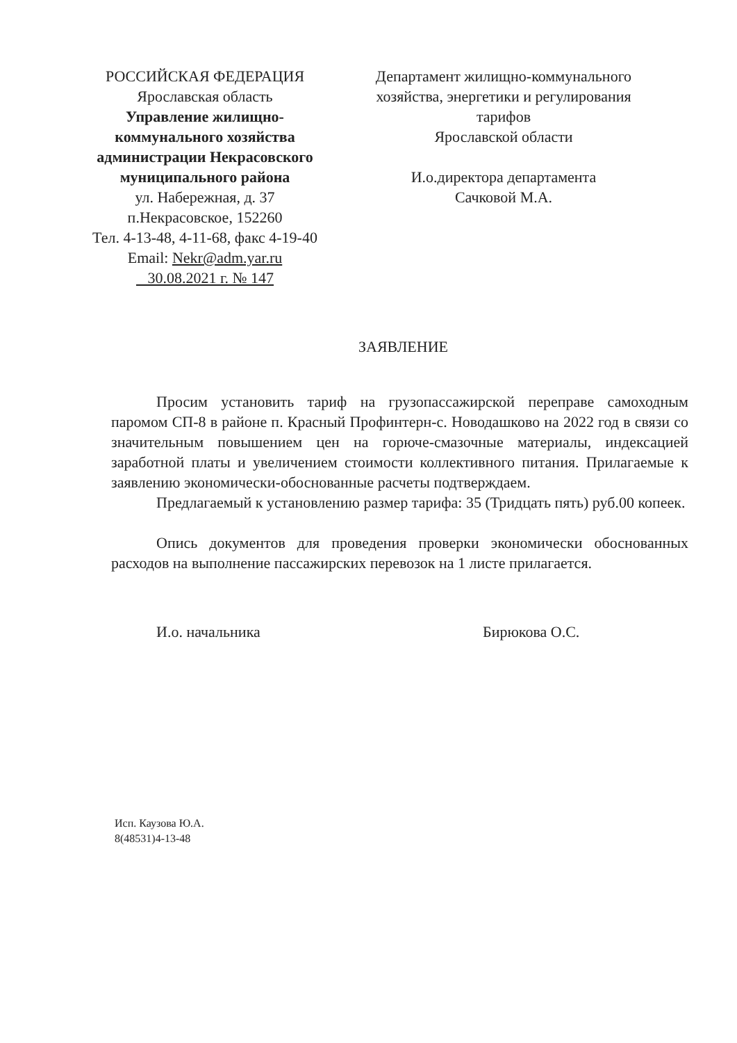РОССИЙСКАЯ ФЕДЕРАЦИЯ
Ярославская область
Управление жилищно-коммунального хозяйства администрации Некрасовского муниципального района
ул. Набережная, д. 37
п.Некрасовское, 152260
Тел. 4-13-48, 4-11-68, факс 4-19-40
Email: Nekr@adm.yar.ru
30.08.2021 г. № 147
Департамент жилищно-коммунального хозяйства, энергетики и регулирования тарифов
Ярославской области
И.о.директора департамента
Сачковой М.А.
ЗАЯВЛЕНИЕ
Просим установить тариф на грузопассажирской переправе самоходным паромом СП-8 в районе п. Красный Профинтерн-с. Новодашково на 2022 год в связи со значительным повышением цен на горюче-смазочные материалы, индексацией заработной платы и увеличением стоимости коллективного питания. Прилагаемые к заявлению экономически-обоснованные расчеты подтверждаем.
Предлагаемый к установлению размер тарифа: 35 (Тридцать пять) руб.00 копеек.
Опись документов для проведения проверки экономически обоснованных расходов на выполнение пассажирских перевозок на 1 листе прилагается.
И.о. начальника Бирюкова О.С.
Исп. Каузова Ю.А.
8(48531)4-13-48